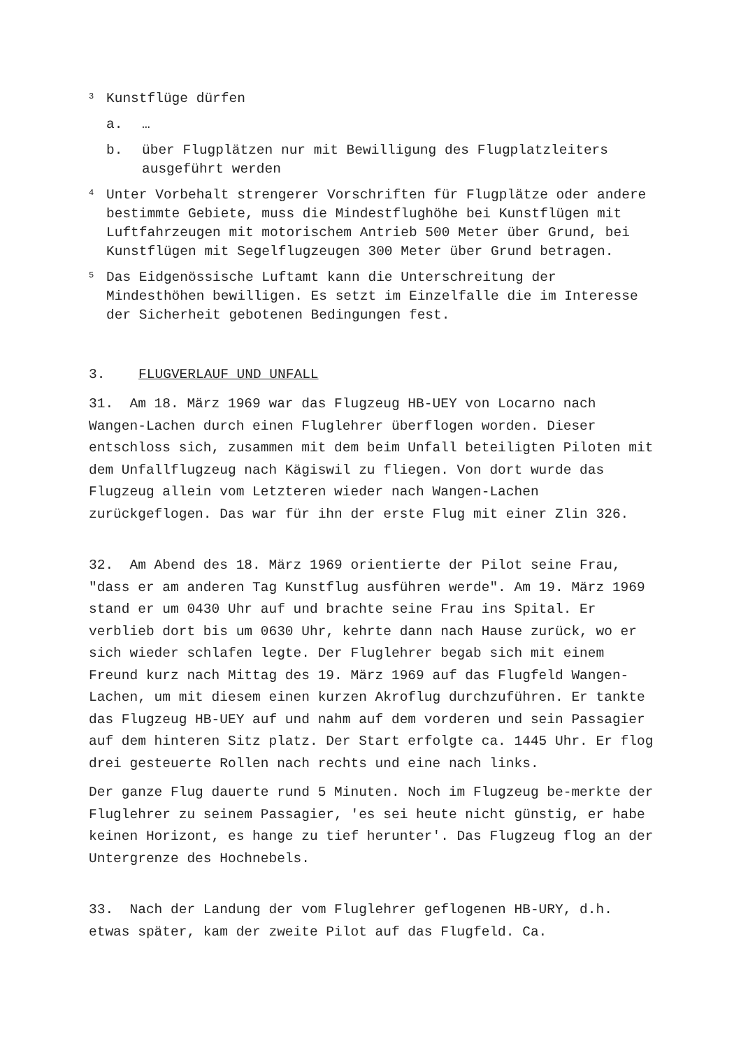3 Kunstflüge dürfen
a. …
b. über Flugplätzen nur mit Bewilligung des Flugplatzleiters ausgeführt werden
4 Unter Vorbehalt strengerer Vorschriften für Flugplätze oder andere bestimmte Gebiete, muss die Mindestflughöhe bei Kunstflügen mit Luftfahrzeugen mit motorischem Antrieb 500 Meter über Grund, bei Kunstflügen mit Segelflugzeugen 300 Meter über Grund betragen.
5 Das Eidgenössische Luftamt kann die Unterschreitung der Mindesthöhen bewilligen. Es setzt im Einzelfalle die im Interesse der Sicherheit gebotenen Bedingungen fest.
3. FLUGVERLAUF UND UNFALL
31. Am 18. März 1969 war das Flugzeug HB-UEY von Locarno nach Wangen-Lachen durch einen Fluglehrer überflogen worden. Dieser entschloss sich, zusammen mit dem beim Unfall beteiligten Piloten mit dem Unfallflugzeug nach Kägiswil zu fliegen. Von dort wurde das Flugzeug allein vom Letzteren wieder nach Wangen-Lachen zurückgeflogen. Das war für ihn der erste Flug mit einer Zlin 326.
32. Am Abend des 18. März 1969 orientierte der Pilot seine Frau, "dass er am anderen Tag Kunstflug ausführen werde". Am 19. März 1969 stand er um 0430 Uhr auf und brachte seine Frau ins Spital. Er verblieb dort bis um 0630 Uhr, kehrte dann nach Hause zurück, wo er sich wieder schlafen legte. Der Fluglehrer begab sich mit einem Freund kurz nach Mittag des 19. März 1969 auf das Flugfeld Wangen-Lachen, um mit diesem einen kurzen Akroflug durchzuführen. Er tankte das Flugzeug HB-UEY auf und nahm auf dem vorderen und sein Passagier auf dem hinteren Sitz platz. Der Start erfolgte ca. 1445 Uhr. Er flog drei gesteuerte Rollen nach rechts und eine nach links.
Der ganze Flug dauerte rund 5 Minuten. Noch im Flugzeug be-merkte der Fluglehrer zu seinem Passagier, 'es sei heute nicht günstig, er habe keinen Horizont, es hange zu tief herunter'. Das Flugzeug flog an der Untergrenze des Hochnebels.
33. Nach der Landung der vom Fluglehrer geflogenen HB-URY, d.h. etwas später, kam der zweite Pilot auf das Flugfeld. Ca.